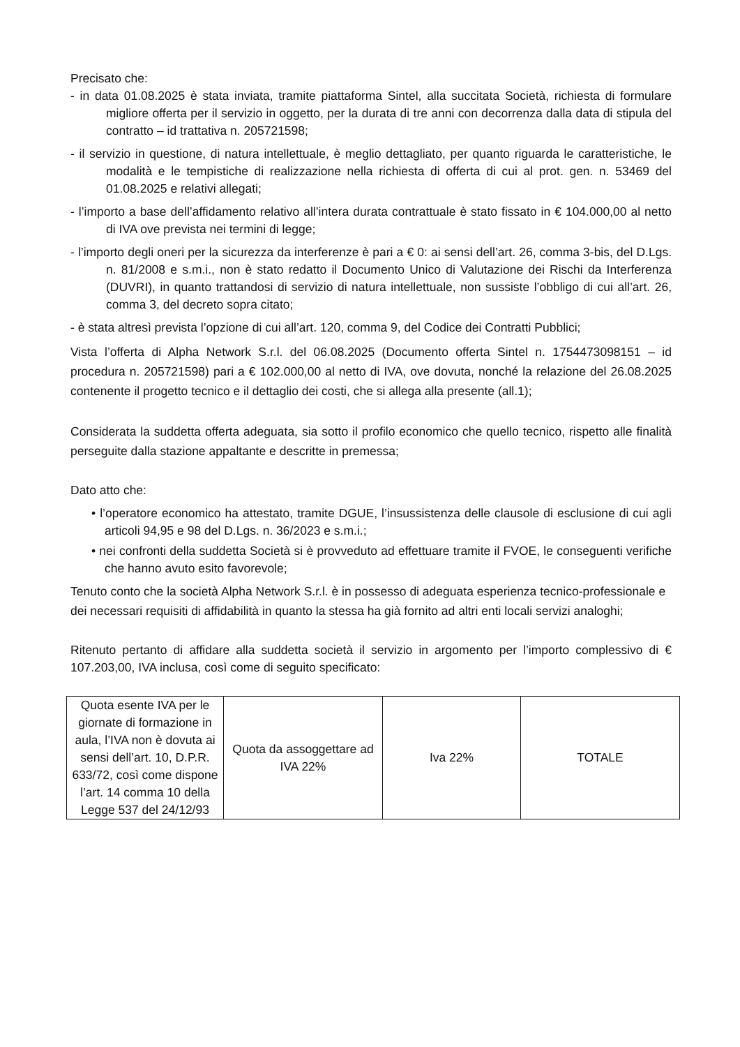Precisato che:
- in data 01.08.2025 è stata inviata, tramite piattaforma Sintel, alla succitata Società, richiesta di formulare migliore offerta per il servizio in oggetto, per la durata di tre anni con decorrenza dalla data di stipula del contratto – id trattativa n. 205721598;
- il servizio in questione, di natura intellettuale, è meglio dettagliato, per quanto riguarda le caratteristiche, le modalità e le tempistiche di realizzazione nella richiesta di offerta di cui al prot. gen. n. 53469 del 01.08.2025 e relativi allegati;
- l’importo a base dell’affidamento relativo all’intera durata contrattuale è stato fissato in € 104.000,00 al netto di IVA ove prevista nei termini di legge;
- l’importo degli oneri per la sicurezza da interferenze è pari a € 0: ai sensi dell’art. 26, comma 3-bis, del D.Lgs. n. 81/2008 e s.m.i., non è stato redatto il Documento Unico di Valutazione dei Rischi da Interferenza (DUVRI), in quanto trattandosi di servizio di natura intellettuale, non sussiste l’obbligo di cui all’art. 26, comma 3, del decreto sopra citato;
- è stata altresì prevista l’opzione di cui all’art. 120, comma 9, del Codice dei Contratti Pubblici;
Vista l’offerta di Alpha Network S.r.l. del 06.08.2025 (Documento offerta Sintel n. 1754473098151 – id procedura n. 205721598) pari a € 102.000,00 al netto di IVA, ove dovuta, nonché la relazione del 26.08.2025 contenente il progetto tecnico e il dettaglio dei costi, che si allega alla presente (all.1);
Considerata la suddetta offerta adeguata, sia sotto il profilo economico che quello tecnico, rispetto alle finalità perseguite dalla stazione appaltante e descritte in premessa;
Dato atto che:
• l’operatore economico ha attestato, tramite DGUE, l’insussistenza delle clausole di esclusione di cui agli articoli 94,95 e 98 del D.Lgs. n. 36/2023 e s.m.i.;
• nei confronti della suddetta Società si è provveduto ad effettuare tramite il FVOE, le conseguenti verifiche che hanno avuto esito favorevole;
Tenuto conto che la società Alpha Network S.r.l. è in possesso di adeguata esperienza tecnico-professionale e dei necessari requisiti di affidabilità in quanto la stessa ha già fornito ad altri enti locali servizi analoghi;
Ritenuto pertanto di affidare alla suddetta società il servizio in argomento per l’importo complessivo di € 107.203,00, IVA inclusa, così come di seguito specificato:
| Quota esente IVA per le giornate di formazione in aula, l’IVA non è dovuta ai sensi dell’art. 10, D.P.R. 633/72, così come dispone l’art. 14 comma 10 della Legge 537 del 24/12/93 | Quota da assoggettare ad IVA 22% | Iva 22% | TOTALE |